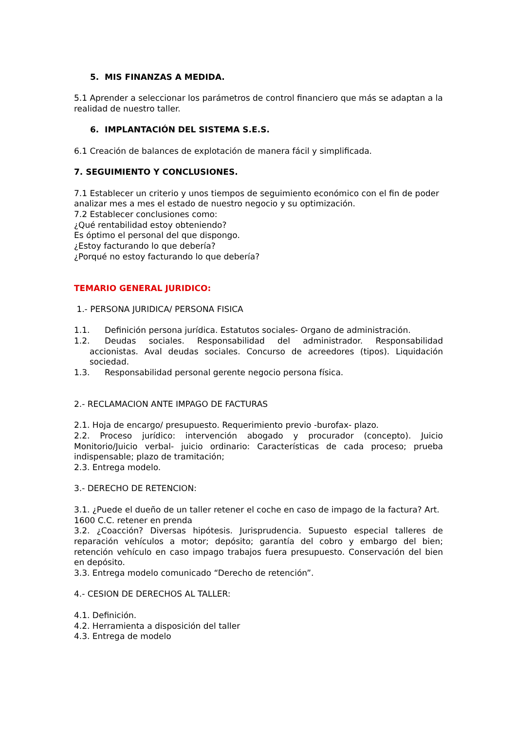5. MIS FINANZAS A MEDIDA.
5.1 Aprender a seleccionar los parámetros de control financiero que más se adaptan a la realidad de nuestro taller.
6. IMPLANTACIÓN DEL SISTEMA S.E.S.
6.1 Creación de balances de explotación de manera fácil y simplificada.
7. SEGUIMIENTO Y CONCLUSIONES.
7.1 Establecer un criterio y unos tiempos de seguimiento económico con el fin de poder analizar mes a mes el estado de nuestro negocio y su optimización.
7.2 Establecer conclusiones como:
¿Qué rentabilidad estoy obteniendo?
Es óptimo el personal del que dispongo.
¿Estoy facturando lo que debería?
¿Porqué no estoy facturando lo que debería?
TEMARIO GENERAL JURIDICO:
1.- PERSONA JURIDICA/ PERSONA FISICA
1.1. Definición persona jurídica. Estatutos sociales- Organo de administración.
1.2. Deudas sociales. Responsabilidad del administrador. Responsabilidad accionistas. Aval deudas sociales. Concurso de acreedores (tipos). Liquidación sociedad.
1.3. Responsabilidad personal gerente negocio persona física.
2.- RECLAMACION ANTE IMPAGO DE FACTURAS
2.1. Hoja de encargo/ presupuesto. Requerimiento previo -burofax- plazo.
2.2. Proceso jurídico: intervención abogado y procurador (concepto). Juicio Monitorio/Juicio verbal- juicio ordinario: Características de cada proceso; prueba indispensable; plazo de tramitación;
2.3. Entrega modelo.
3.- DERECHO DE RETENCION:
3.1. ¿Puede el dueño de un taller retener el coche en caso de impago de la factura? Art. 1600 C.C. retener en prenda
3.2. ¿Coacción? Diversas hipótesis. Jurisprudencia. Supuesto especial talleres de reparación vehículos a motor; depósito; garantía del cobro y embargo del bien; retención vehículo en caso impago trabajos fuera presupuesto. Conservación del bien en depósito.
3.3. Entrega modelo comunicado “Derecho de retención”.
4.- CESION DE DERECHOS AL TALLER:
4.1. Definición.
4.2. Herramienta a disposición del taller
4.3. Entrega de modelo